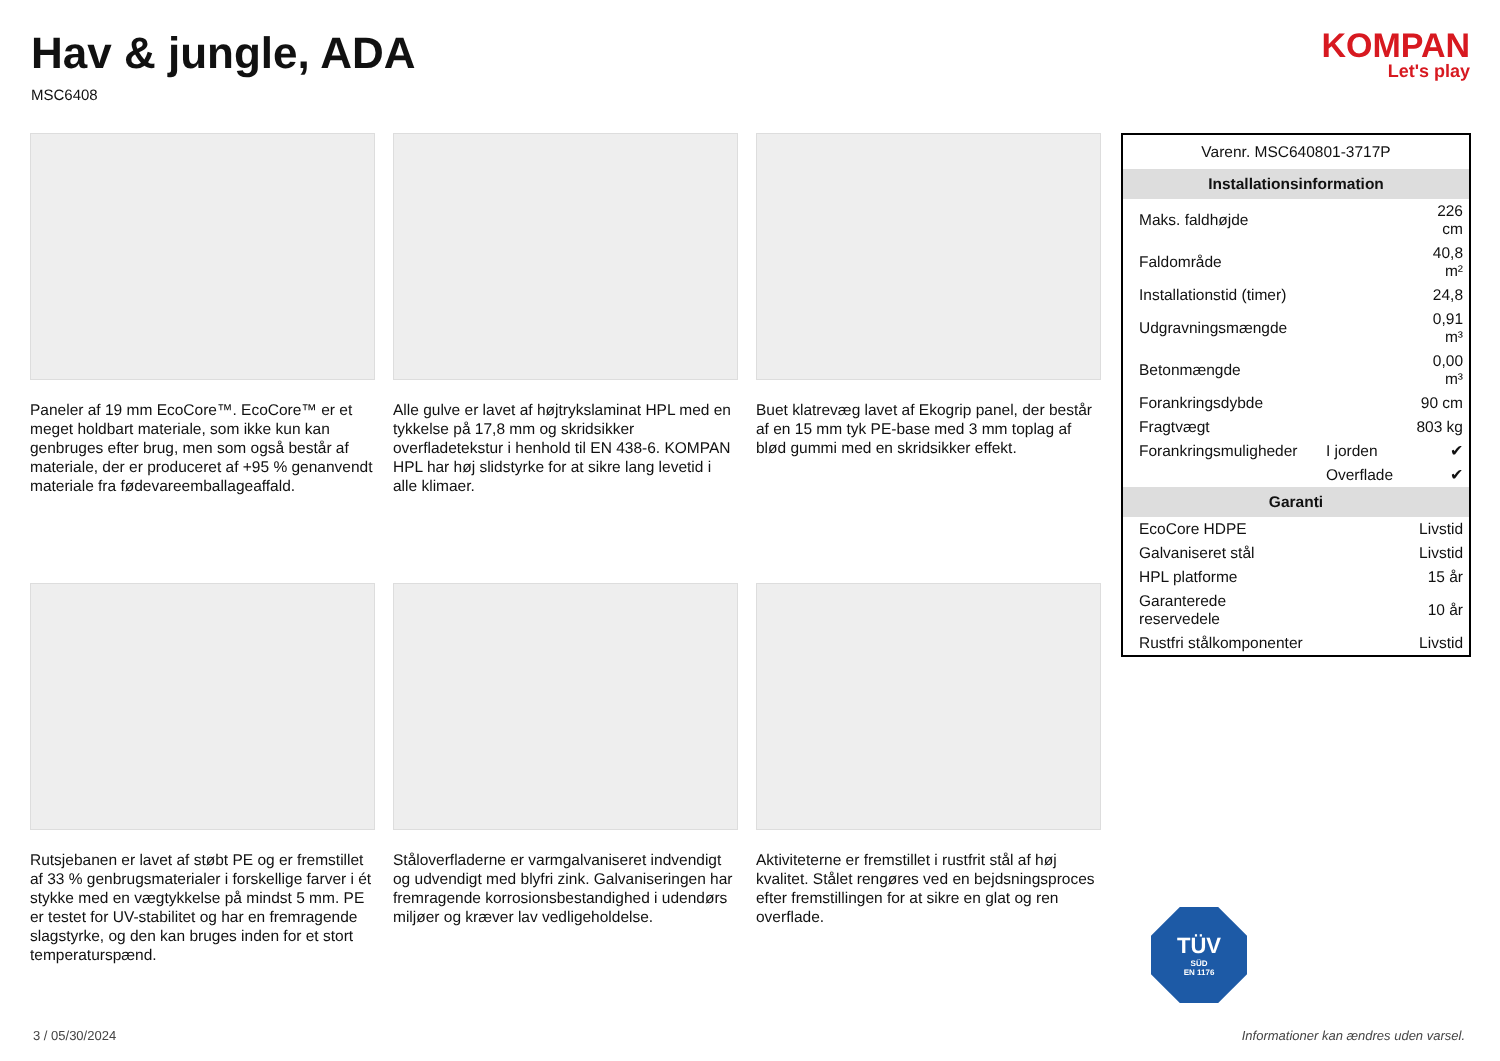Hav & jungle, ADA
MSC6408
KOMPAN
Let's play
Paneler af 19 mm EcoCore™. EcoCore™ er et meget holdbart materiale, som ikke kun kan genbruges efter brug, men som også består af materiale, der er produceret af +95 % genanvendt materiale fra fødevareemballageaffald.
Alle gulve er lavet af højtrykslaminat HPL med en tykkelse på 17,8 mm og skridsikker overfladetekstur i henhold til EN 438-6. KOMPAN HPL har høj slidstyrke for at sikre lang levetid i alle klimaer.
Buet klatrevæg lavet af Ekogrip panel, der består af en 15 mm tyk PE-base med 3 mm toplag af blød gummi med en skridsikker effekt.
Rutsjebanen er lavet af støbt PE og er fremstillet af 33 % genbrugsmaterialer i forskellige farver i ét stykke med en vægtykkelse på mindst 5 mm. PE er testet for UV-stabilitet og har en fremragende slagstyrke, og den kan bruges inden for et stort temperaturspænd.
Ståloverfladerne er varmgalvaniseret indvendigt og udvendigt med blyfri zink. Galvaniseringen har fremragende korrosionsbestandighed i udendørs miljøer og kræver lav vedligeholdelse.
Aktiviteterne er fremstillet i rustfrit stål af høj kvalitet. Stålet rengøres ved en bejdsningsproces efter fremstillingen for at sikre en glat og ren overflade.
| Varenr. MSC640801-3717P | | |
| Installationsinformation | | |
| Maks. faldhøjde | | 226 cm |
| Faldområde | | 40,8 m² |
| Installationstid (timer) | | 24,8 |
| Udgravningsmængde | | 0,91 m³ |
| Betonmængde | | 0,00 m³ |
| Forankringsdybde | | 90 cm |
| Fragtvægt | | 803 kg |
| Forankringsmuligheder | I jorden | ✔ |
| | Overflade | ✔ |
| Garanti | | |
| EcoCore HDPE | | Livstid |
| Galvaniseret stål | | Livstid |
| HPL platforme | | 15 år |
| Garanterede reservedele | | 10 år |
| Rustfri stålkomponenter | | Livstid |
TÜV
SÜD
EN 1176
3 / 05/30/2024 Informationer kan ændres uden varsel.